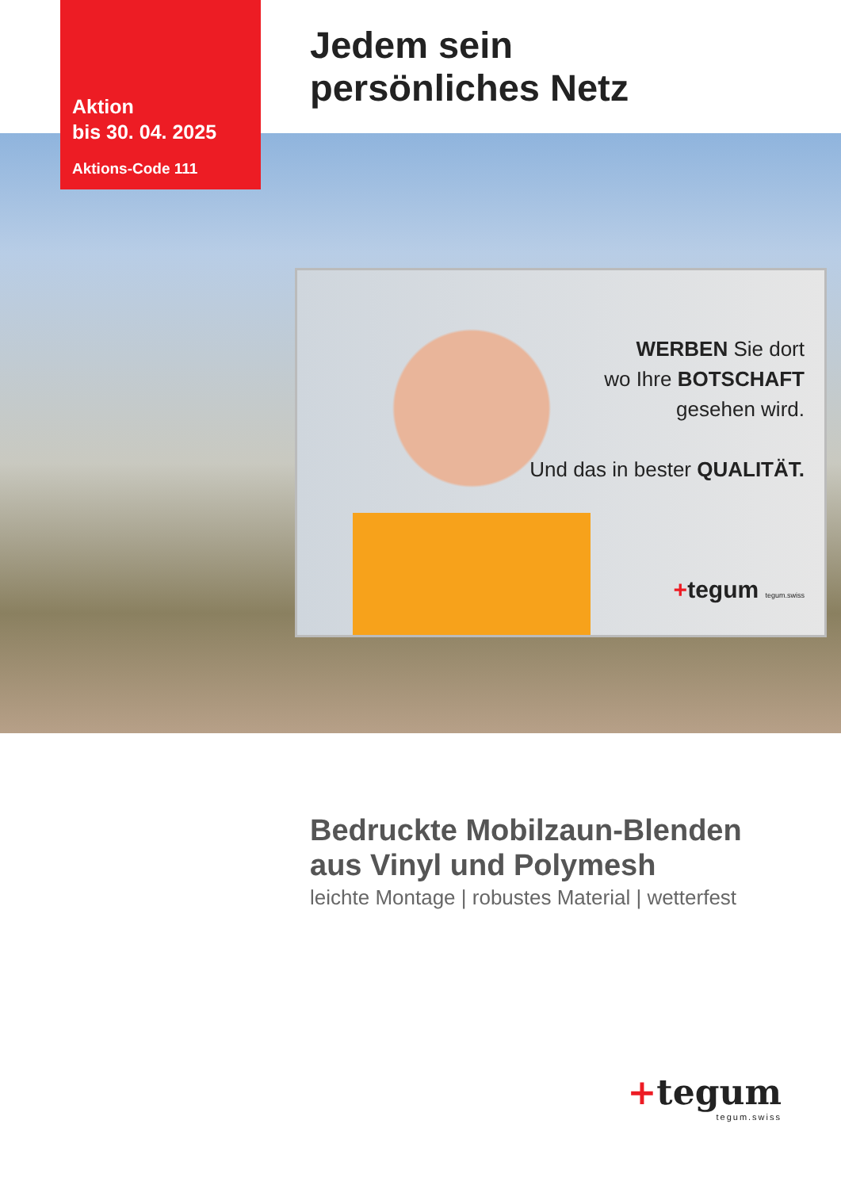Aktion
bis 30. 04. 2025
Aktions-Code 111
Jedem sein
persönliches Netz
WERBEN Sie dort
wo Ihre BOTSCHAFT
gesehen wird.
Und das in bester QUALITÄT.
+tegum tegum.swiss
Bedruckte Mobilzaun-Blenden
aus Vinyl und Polymesh
leichte Montage | robustes Material | wetterfest
+tegum
tegum.swiss